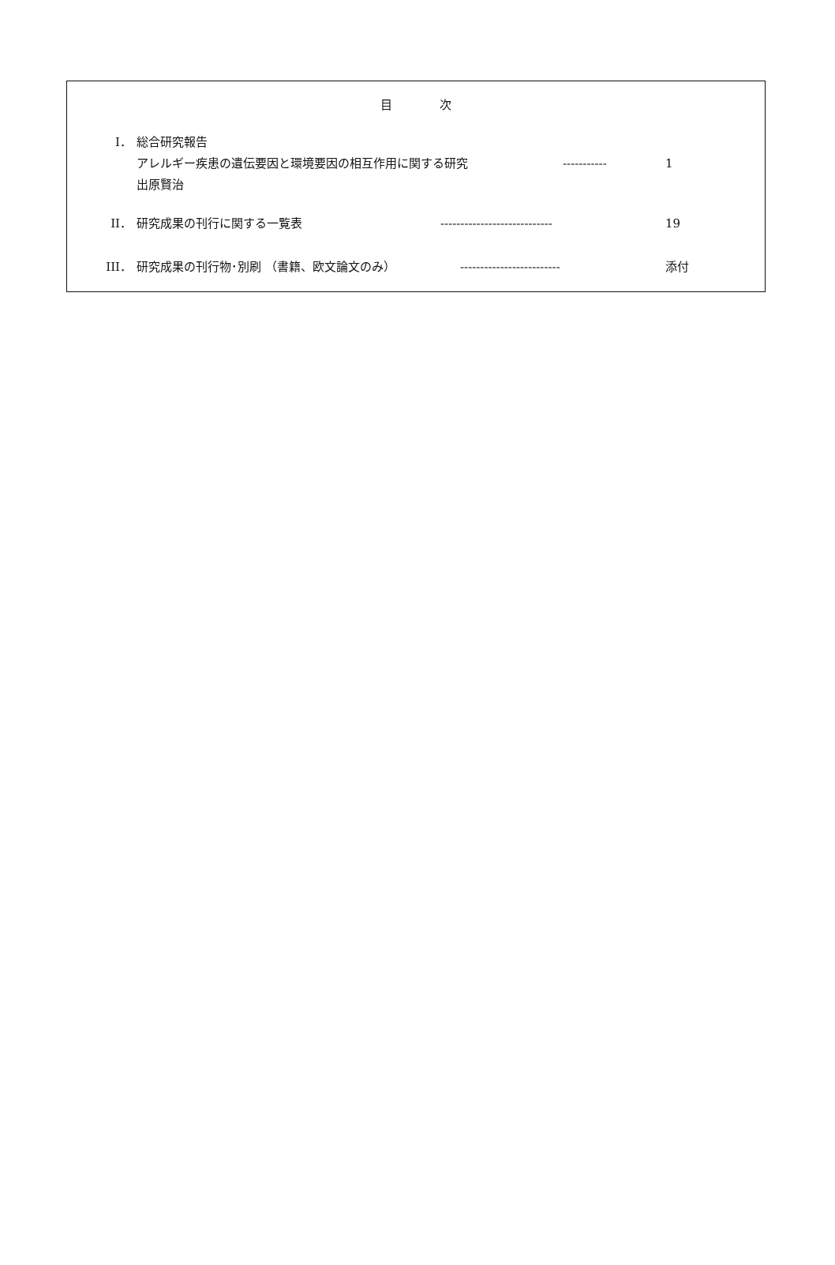目次
I． 総合研究報告
アレルギー疾患の遺伝要因と環境要因の相互作用に関する研究 ----------- 1
出原賢治
II． 研究成果の刊行に関する一覧表 ---------------------------- 19
III． 研究成果の刊行物･別刷 （書籍、欧文論文のみ） ------------------------- 添付